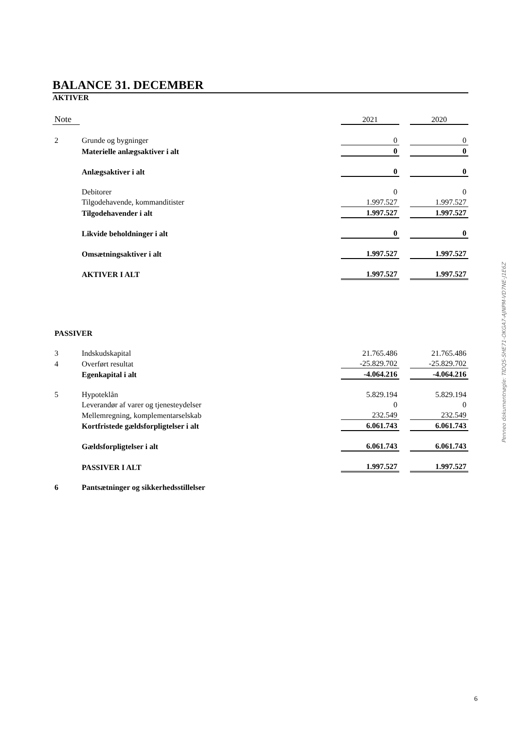BALANCE 31. DECEMBER
AKTIVER
| Note | | 2021 | | 2020 |
| 2 | Grunde og bygninger | 0 | | 0 |
| | Materielle anlægsaktiver i alt | 0 | | 0 |
| | Anlægsaktiver i alt | 0 | | 0 |
| | Debitorer | 0 | | 0 |
| | Tilgodehavende, kommanditister | 1.997.527 | | 1.997.527 |
| | Tilgodehavender i alt | 1.997.527 | | 1.997.527 |
| | Likvide beholdninger i alt | 0 | | 0 |
| | Omsætningsaktiver i alt | 1.997.527 | | 1.997.527 |
| | AKTIVER I ALT | 1.997.527 | | 1.997.527 |
| PASSIVER | | | | |
| 3 | Indskudskapital | 21.765.486 | | 21.765.486 |
| 4 | Overført resultat | -25.829.702 | | -25.829.702 |
| | Egenkapital i alt | -4.064.216 | | -4.064.216 |
| 5 | Hypoteklån | 5.829.194 | | 5.829.194 |
| | Leverandør af varer og tjenesteydelser | 0 | | 0 |
| | Mellemregning, komplementarselskab | 232.549 | | 232.549 |
| | Kortfristede gældsforpligtelser i alt | 6.061.743 | | 6.061.743 |
| | Gældsforpligtelser i alt | 6.061.743 | | 6.061.743 |
| | PASSIVER I ALT | 1.997.527 | | 1.997.527 |
| 6 | Pantsætninger og sikkerhedsstillelser | | | |
Penneo dokumentnøgle: TIDQS-SHE71-OKGA7-AJNPM-VD7NE-J1E6Z
6